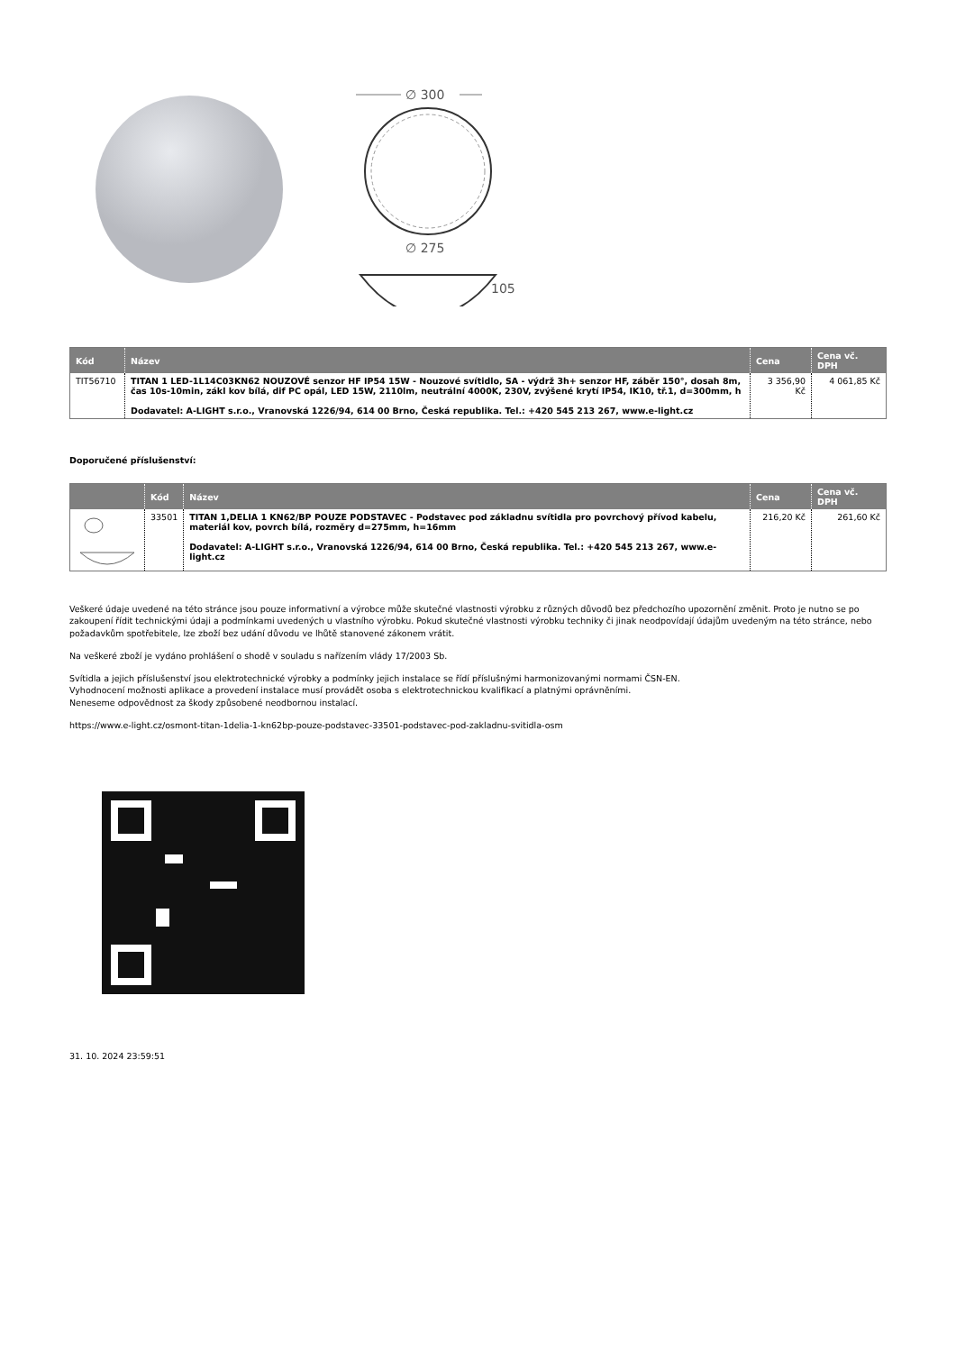∅ 300
∅ 275
105
| Kód | Název | Cena | Cena vč. DPH |
| --- | --- | --- | --- |
| TIT56710 | TITAN 1 LED-1L14C03KN62 NOUZOVÉ senzor HF IP54 15W - Nouzové svítidlo, SA - výdrž 3h+ senzor HF, záběr 150°, dosah 8m, čas 10s-10min, zákl kov bílá, dif PC opál, LED 15W, 2110lm, neutrální 4000K, 230V, zvýšené krytí IP54, IK10, tř.1, d=300mm, h Dodavatel: A-LIGHT s.r.o., Vranovská 1226/94, 614 00 Brno, Česká republika. Tel.: +420 545 213 267, www.e-light.cz | 3 356,90 Kč | 4 061,85 Kč |
Doporučené příslušenství:
| | Kód | Název | Cena | Cena vč. DPH |
| --- | --- | --- | --- | --- |
| | 33501 | TITAN 1,DELIA 1 KN62/BP POUZE PODSTAVEC - Podstavec pod základnu svítidla pro povrchový přívod kabelu, materiál kov, povrch bílá, rozměry d=275mm, h=16mm Dodavatel: A-LIGHT s.r.o., Vranovská 1226/94, 614 00 Brno, Česká republika. Tel.: +420 545 213 267, www.e-light.cz | 216,20 Kč | 261,60 Kč |
Veškeré údaje uvedené na této stránce jsou pouze informativní a výrobce může skutečné vlastnosti výrobku z různých důvodů bez předchozího upozornění změnit. Proto je nutno se po zakoupení řídit technickými údaji a podmínkami uvedených u vlastního výrobku. Pokud skutečné vlastnosti výrobku techniky či jinak neodpovídají údajům uvedeným na této stránce, nebo požadavkům spotřebitele, lze zboží bez udání důvodu ve lhůtě stanovené zákonem vrátit.
Na veškeré zboží je vydáno prohlášení o shodě v souladu s nařízením vlády 17/2003 Sb.
Svítidla a jejich příslušenství jsou elektrotechnické výrobky a podmínky jejich instalace se řídí příslušnými harmonizovanými normami ČSN-EN.
Vyhodnocení možnosti aplikace a provedení instalace musí provádět osoba s elektrotechnickou kvalifikací a platnými oprávněními.
Neneseme odpovědnost za škody způsobené neodbornou instalací.
https://www.e-light.cz/osmont-titan-1delia-1-kn62bp-pouze-podstavec-33501-podstavec-pod-zakladnu-svitidla-osm
31. 10. 2024 23:59:51